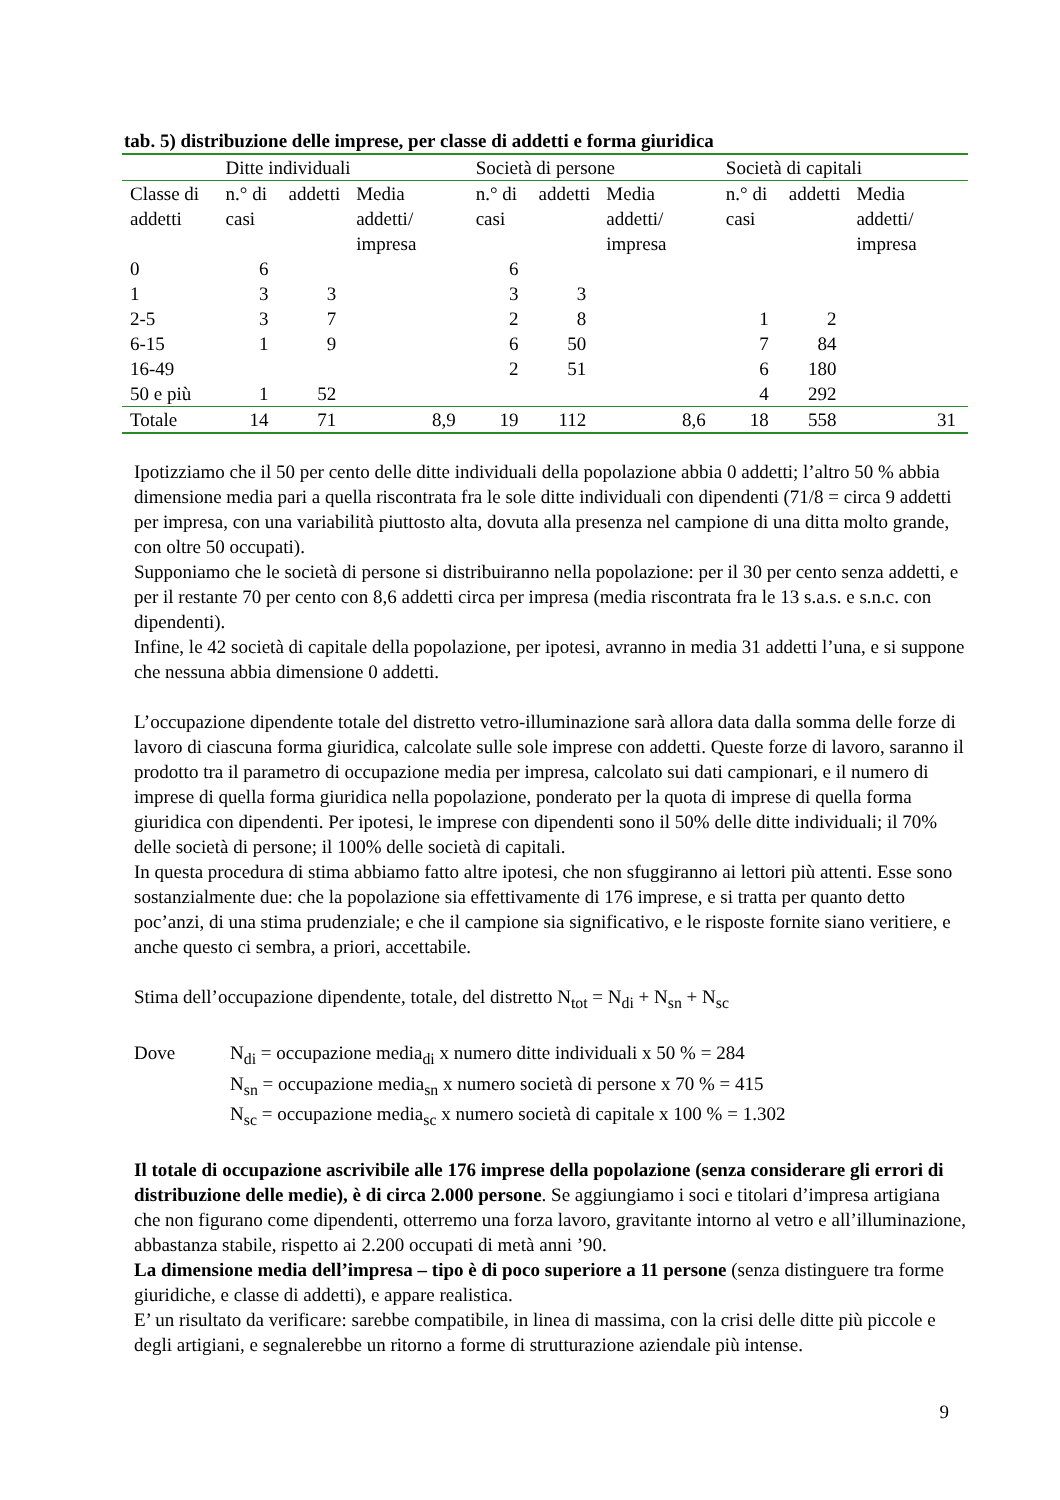tab. 5) distribuzione delle imprese, per classe di addetti e forma giuridica
| | Ditte individuali | | | Società di persone | | | Società di capitali | | |
| --- | --- | --- | --- | --- | --- | --- | --- | --- | --- |
| Classe di addetti | n.° di casi | addetti | Media addetti/ impresa | n.° di casi | addetti | Media addetti/ impresa | n.° di casi | addetti | Media addetti/ impresa |
| 0 | 6 | | | 6 | | | | | |
| 1 | 3 | 3 | | 3 | 3 | | | | |
| 2-5 | 3 | 7 | | 2 | 8 | | 1 | 2 | |
| 6-15 | 1 | 9 | | 6 | 50 | | 7 | 84 | |
| 16-49 | | | | 2 | 51 | | 6 | 180 | |
| 50 e più | 1 | 52 | | | | | 4 | 292 | |
| Totale | 14 | 71 | 8,9 | 19 | 112 | 8,6 | 18 | 558 | 31 |
Ipotizziamo che il 50 per cento delle ditte individuali della popolazione abbia 0 addetti; l’altro 50 % abbia dimensione media pari a quella riscontrata fra le sole ditte individuali con dipendenti (71/8 = circa 9 addetti per impresa, con una variabilità piuttosto alta, dovuta alla presenza nel campione di una ditta molto grande, con oltre 50 occupati).
Supponiamo che le società di persone si distribuiranno nella popolazione: per il 30 per cento senza addetti, e per il restante 70 per cento con 8,6 addetti circa per impresa (media riscontrata fra le 13 s.a.s. e s.n.c. con dipendenti).
Infine, le 42 società di capitale della popolazione, per ipotesi, avranno in media 31 addetti l’una, e si suppone che nessuna abbia dimensione 0 addetti.
L’occupazione dipendente totale del distretto vetro-illuminazione sarà allora data dalla somma delle forze di lavoro di ciascuna forma giuridica, calcolate sulle sole imprese con addetti. Queste forze di lavoro, saranno il prodotto tra il parametro di occupazione media per impresa, calcolato sui dati campionari, e il numero di imprese di quella forma giuridica nella popolazione, ponderato per la quota di imprese di quella forma giuridica con dipendenti. Per ipotesi, le imprese con dipendenti sono il 50% delle ditte individuali; il 70% delle società di persone; il 100% delle società di capitali.
In questa procedura di stima abbiamo fatto altre ipotesi, che non sfuggiranno ai lettori più attenti. Esse sono sostanzialmente due: che la popolazione sia effettivamente di 176 imprese, e si tratta per quanto detto poc’anzi, di una stima prudenziale; e che il campione sia significativo, e le risposte fornite siano veritiere, e anche questo ci sembra, a priori, accettabile.
Stima dell’occupazione dipendente, totale, del distretto N<sub>tot</sub> = N<sub>di</sub> + N<sub>sn</sub> + N<sub>sc</sub>
Dove N<sub>di</sub> = occupazione media<sub>di</sub> x numero ditte individuali x 50 % = 284
N<sub>sn</sub> = occupazione media<sub>sn</sub> x numero società di persone x 70 % = 415
N<sub>sc</sub> = occupazione media<sub>sc</sub> x numero società di capitale x 100 % = 1.302
Il totale di occupazione ascrivibile alle 176 imprese della popolazione (senza considerare gli errori di distribuzione delle medie), è di circa 2.000 persone. Se aggiungiamo i soci e titolari d’impresa artigiana che non figurano come dipendenti, otterremo una forza lavoro, gravitante intorno al vetro e all’illuminazione, abbastanza stabile, rispetto ai 2.200 occupati di metà anni ’90.
La dimensione media dell’impresa – tipo è di poco superiore a 11 persone (senza distinguere tra forme giuridiche, e classe di addetti), e appare realistica.
E’ un risultato da verificare: sarebbe compatibile, in linea di massima, con la crisi delle ditte più piccole e degli artigiani, e segnalerebbe un ritorno a forme di strutturazione aziendale più intense.
9